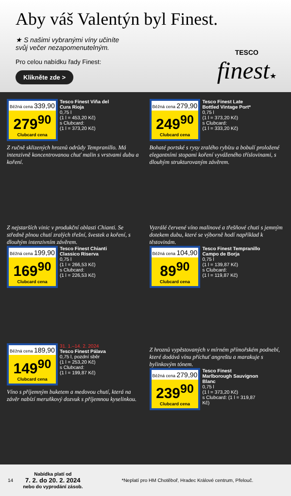Aby váš Valentýn byl Finest.
★ S našimi vybranými víny učiníte
svůj večer nezapomenutelným.
Pro celou nabídku řady Finest:
Klikněte zde >
TESCO
finest★
Běžná cena 339,90
279<sup>90</sup>
Clubcard cena
Tesco Finest Viña del Cura Rioja
0,75 l
(1 l = 453,20 Kč)
s Clubcard:
(1 l = 373,20 Kč)
Z ručně sklizených hroznů odrůdy Tempranillo. Má intenzivně koncentrovanou chuť malin s vrstvami dubu a koření.
Běžná cena 279,90
249<sup>90</sup>
Clubcard cena
Tesco Finest Late Bottled Vintage Port*
0,75 l
(1 l = 373,20 Kč)
s Clubcard:
(1 l = 333,20 Kč)
Bohaté portské s rysy zralého rybízu a bobulí proložené elegantními stopami koření vyváženého tříslovinami, s dlouhým strukturovaným závěrem.
Z nejstarších vinic v produkční oblasti Chianti. Se středně plnou chutí zralých třešní, švestek a koření, s dlouhým intenzivním závěrem.
Běžná cena 199,90
169<sup>90</sup>
Clubcard cena
Tesco Finest Chianti Classico Riserva
0,75 l
(1 l = 266,53 Kč)
s Clubcard:
(1 l = 226,53 Kč)
Vyzrálé červené víno malinové a třešňové chuti s jemným dotekem dubu, které se výborně hodí například k těstovinám.
Běžná cena 104,90
89<sup>90</sup>
Clubcard cena
Tesco Finest Tempranillo Campo de Borja
0,75 l
(1 l = 139,87 Kč)
s Clubcard:
(1 l = 119,87 Kč)
Běžná cena 189,90
149<sup>90</sup>
Clubcard cena
31. 1.–14. 2. 2024
Tesco Finest Pálava
0,75 l, pozdní sběr
(1 l = 253,20 Kč)
s Clubcard:
(1 l = 199,87 Kč)
Víno s příjemným buketem a medovou chutí, která na závěr nabízí meruňkový dozvuk s příjemnou kyselinkou.
Z hroznů vypěstovaných v mírném přímořském podnebí, které dodává vínu příchuť angreštu a marakuje s bylinkovým tónem.
Běžná cena 279,90
239<sup>90</sup>
Clubcard cena
Tesco Finest Marlborough Sauvignon Blanc
0,75 l
(1 l = 373,20 Kč)
s Clubcard: (1 l = 319,87 Kč)
14 Nabídka platí od
7. 2. do 20. 2. 2024
nebo do vyprodání zásob. *Neplatí pro HM Chotěboř, Hradec Králové centrum, Přelouč.